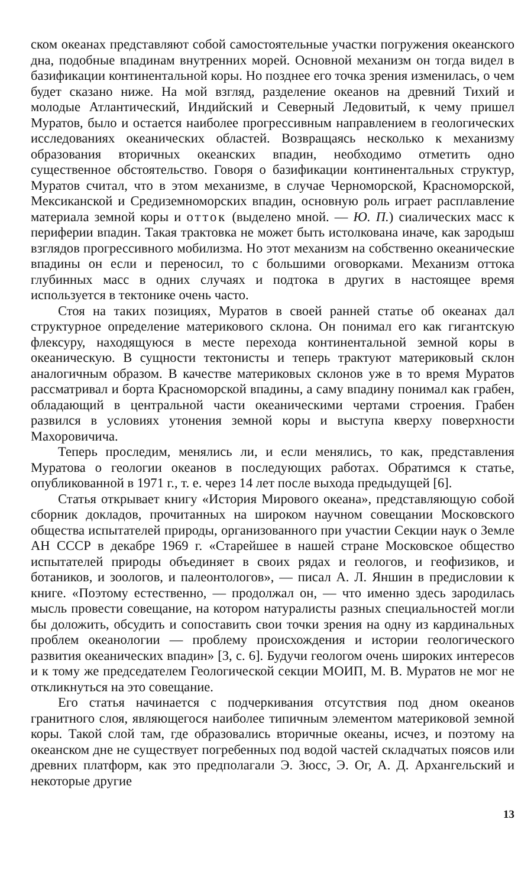ском океанах представляют собой самостоятельные участки погружения океанского дна, подобные впадинам внутренних морей. Основной механизм он тогда видел в базификации континентальной коры. Но позднее его точка зрения изменилась, о чем будет сказано ниже. На мой взгляд, разделение океанов на древний Тихий и молодые Атлантический, Индийский и Северный Ледовитый, к чему пришел Муратов, было и остается наиболее прогрессивным направлением в геологических исследованиях океанических областей. Возвращаясь несколько к механизму образования вторичных океанских впадин, необходимо отметить одно существенное обстоятельство. Говоря о базификации континентальных структур, Муратов считал, что в этом механизме, в случае Черноморской, Красноморской, Мексиканской и Средиземноморских впадин, основную роль играет расплавление материала земной коры и отток (выделено мной. — Ю. П.) сиалических масс к периферии впадин. Такая трактовка не может быть истолкована иначе, как зародыш взглядов прогрессивного мобилизма. Но этот механизм на собственно океанические впадины он если и переносил, то с большими оговорками. Механизм оттока глубинных масс в одних случаях и подтока в других в настоящее время используется в тектонике очень часто.
Стоя на таких позициях, Муратов в своей ранней статье об океанах дал структурное определение материкового склона. Он понимал его как гигантскую флексуру, находящуюся в месте перехода континентальной земной коры в океаническую. В сущности тектонисты и теперь трактуют материковый склон аналогичным образом. В качестве материковых склонов уже в то время Муратов рассматривал и борта Красноморской впадины, а саму впадину понимал как грабен, обладающий в центральной части океаническими чертами строения. Грабен развился в условиях утонения земной коры и выступа кверху поверхности Махоровичича.
Теперь проследим, менялись ли, и если менялись, то как, представления Муратова о геологии океанов в последующих работах. Обратимся к статье, опубликованной в 1971 г., т. е. через 14 лет после выхода предыдущей [6].
Статья открывает книгу «История Мирового океана», представляющую собой сборник докладов, прочитанных на широком научном совещании Московского общества испытателей природы, организованного при участии Секции наук о Земле АН СССР в декабре 1969 г. «Старейшее в нашей стране Московское общество испытателей природы объединяет в своих рядах и геологов, и геофизиков, и ботаников, и зоологов, и палеонтологов», — писал А. Л. Яншин в предисловии к книге. «Поэтому естественно, — продолжал он, — что именно здесь зародилась мысль провести совещание, на котором натуралисты разных специальностей могли бы доложить, обсудить и сопоставить свои точки зрения на одну из кардинальных проблем океанологии — проблему происхождения и истории геологического развития океанических впадин» [3, с. 6]. Будучи геологом очень широких интересов и к тому же председателем Геологической секции МОИП, М. В. Муратов не мог не откликнуться на это совещание.
Его статья начинается с подчеркивания отсутствия под дном океанов гранитного слоя, являющегося наиболее типичным элементом материковой земной коры. Такой слой там, где образовались вторичные океаны, исчез, и поэтому на океанском дне не существует погребенных под водой частей складчатых поясов или древних платформ, как это предполагали Э. Зюсс, Э. Ог, А. Д. Архангельский и некоторые другие
13